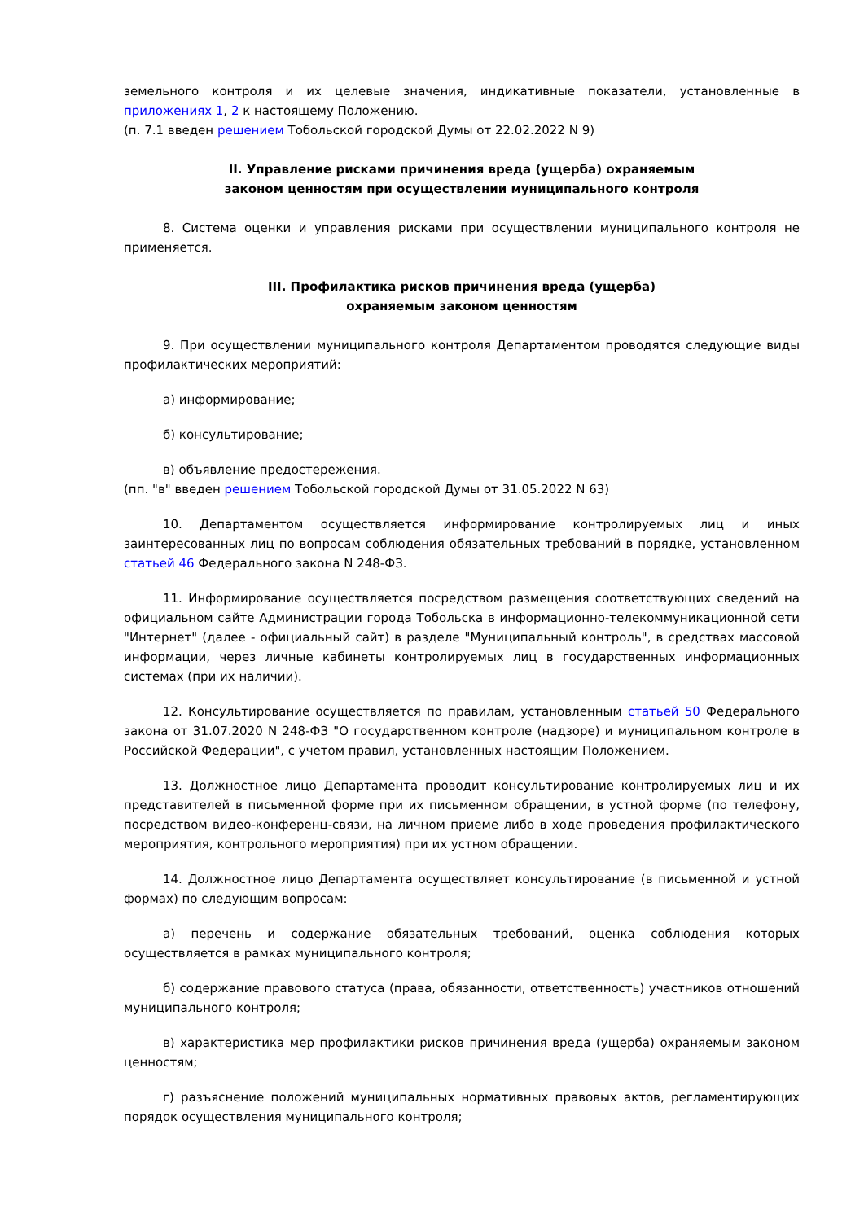земельного контроля и их целевые значения, индикативные показатели, установленные в приложениях 1, 2 к настоящему Положению.
(п. 7.1 введен решением Тобольской городской Думы от 22.02.2022 N 9)
II. Управление рисками причинения вреда (ущерба) охраняемым
законом ценностям при осуществлении муниципального контроля
8. Система оценки и управления рисками при осуществлении муниципального контроля не применяется.
III. Профилактика рисков причинения вреда (ущерба)
охраняемым законом ценностям
9. При осуществлении муниципального контроля Департаментом проводятся следующие виды профилактических мероприятий:
а) информирование;
б) консультирование;
в) объявление предостережения.
(пп. "в" введен решением Тобольской городской Думы от 31.05.2022 N 63)
10. Департаментом осуществляется информирование контролируемых лиц и иных заинтересованных лиц по вопросам соблюдения обязательных требований в порядке, установленном статьей 46 Федерального закона N 248-ФЗ.
11. Информирование осуществляется посредством размещения соответствующих сведений на официальном сайте Администрации города Тобольска в информационно-телекоммуникационной сети "Интернет" (далее - официальный сайт) в разделе "Муниципальный контроль", в средствах массовой информации, через личные кабинеты контролируемых лиц в государственных информационных системах (при их наличии).
12. Консультирование осуществляется по правилам, установленным статьей 50 Федерального закона от 31.07.2020 N 248-ФЗ "О государственном контроле (надзоре) и муниципальном контроле в Российской Федерации", с учетом правил, установленных настоящим Положением.
13. Должностное лицо Департамента проводит консультирование контролируемых лиц и их представителей в письменной форме при их письменном обращении, в устной форме (по телефону, посредством видео-конференц-связи, на личном приеме либо в ходе проведения профилактического мероприятия, контрольного мероприятия) при их устном обращении.
14. Должностное лицо Департамента осуществляет консультирование (в письменной и устной формах) по следующим вопросам:
а) перечень и содержание обязательных требований, оценка соблюдения которых осуществляется в рамках муниципального контроля;
б) содержание правового статуса (права, обязанности, ответственность) участников отношений муниципального контроля;
в) характеристика мер профилактики рисков причинения вреда (ущерба) охраняемым законом ценностям;
г) разъяснение положений муниципальных нормативных правовых актов, регламентирующих порядок осуществления муниципального контроля;